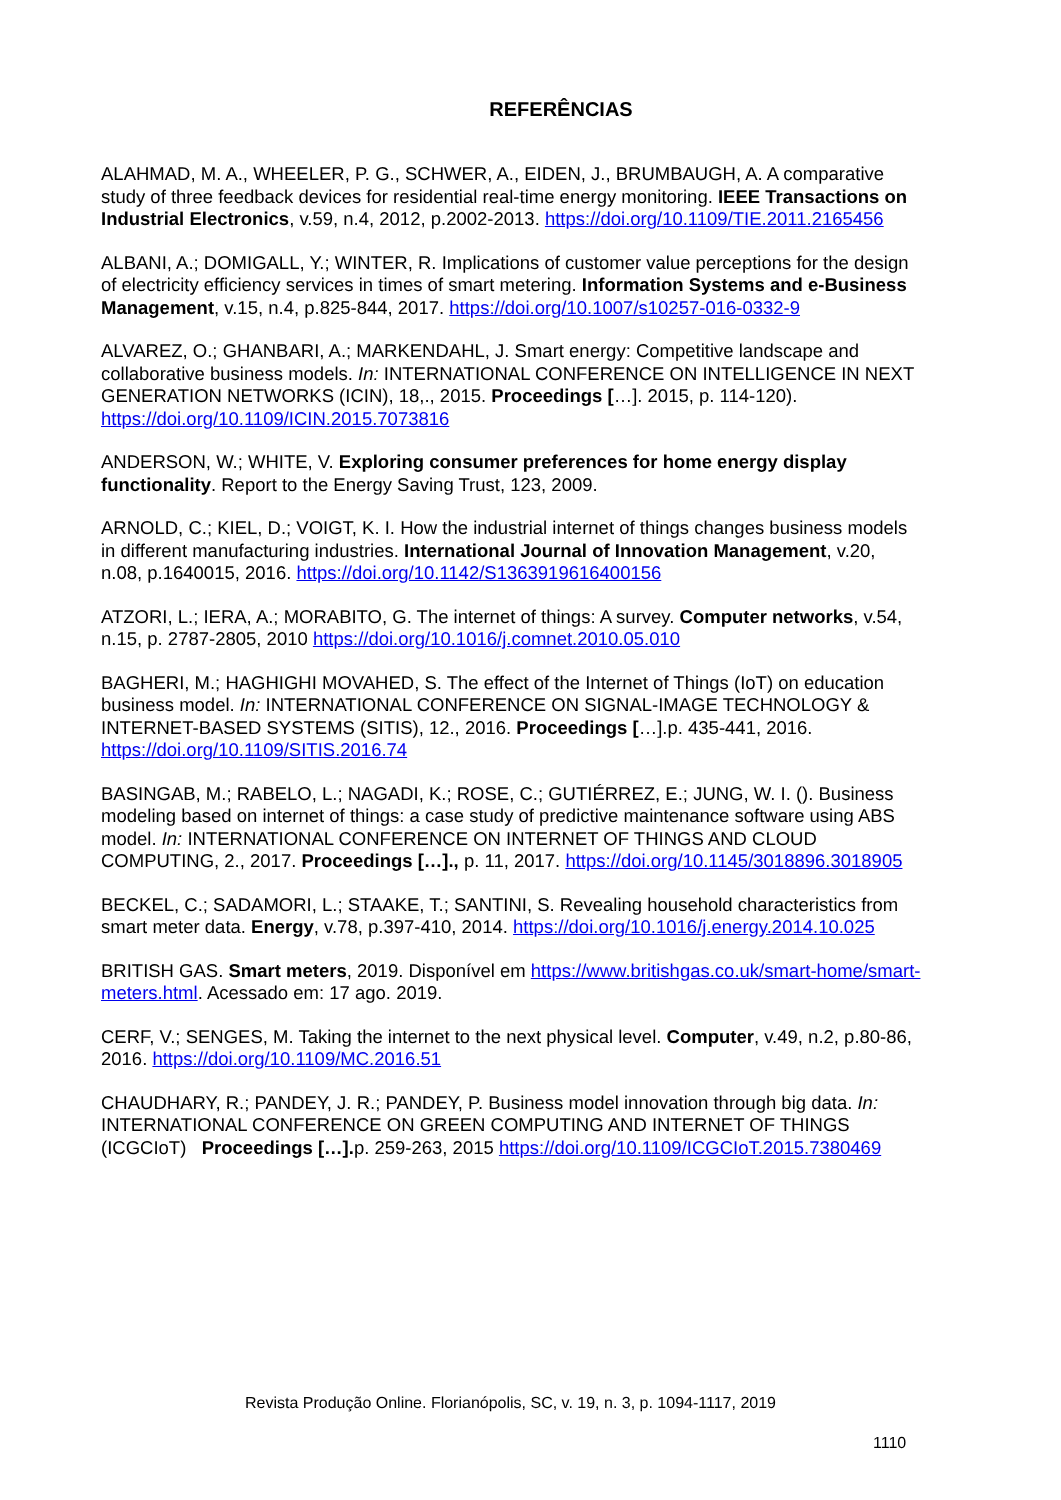REFERÊNCIAS
ALAHMAD, M. A., WHEELER, P. G., SCHWER, A., EIDEN, J., BRUMBAUGH, A. A comparative study of three feedback devices for residential real-time energy monitoring. IEEE Transactions on Industrial Electronics, v.59, n.4, 2012, p.2002-2013. https://doi.org/10.1109/TIE.2011.2165456
ALBANI, A.; DOMIGALL, Y.; WINTER, R. Implications of customer value perceptions for the design of electricity efficiency services in times of smart metering. Information Systems and e-Business Management, v.15, n.4, p.825-844, 2017. https://doi.org/10.1007/s10257-016-0332-9
ALVAREZ, O.; GHANBARI, A.; MARKENDAHL, J. Smart energy: Competitive landscape and collaborative business models. In: INTERNATIONAL CONFERENCE ON INTELLIGENCE IN NEXT GENERATION NETWORKS (ICIN), 18,., 2015. Proceedings […]. 2015, p. 114-120). https://doi.org/10.1109/ICIN.2015.7073816
ANDERSON, W.; WHITE, V. Exploring consumer preferences for home energy display functionality. Report to the Energy Saving Trust, 123, 2009.
ARNOLD, C.; KIEL, D.; VOIGT, K. I. How the industrial internet of things changes business models in different manufacturing industries. International Journal of Innovation Management, v.20, n.08, p.1640015, 2016. https://doi.org/10.1142/S1363919616400156
ATZORI, L.; IERA, A.; MORABITO, G. The internet of things: A survey. Computer networks, v.54, n.15, p. 2787-2805, 2010 https://doi.org/10.1016/j.comnet.2010.05.010
BAGHERI, M.; HAGHIGHI MOVAHED, S. The effect of the Internet of Things (IoT) on education business model. In: INTERNATIONAL CONFERENCE ON SIGNAL-IMAGE TECHNOLOGY & INTERNET-BASED SYSTEMS (SITIS), 12., 2016. Proceedings […].p. 435-441, 2016. https://doi.org/10.1109/SITIS.2016.74
BASINGAB, M.; RABELO, L.; NAGADI, K.; ROSE, C.; GUTIÉRREZ, E.; JUNG, W. I. (). Business modeling based on internet of things: a case study of predictive maintenance software using ABS model. In: INTERNATIONAL CONFERENCE ON INTERNET OF THINGS AND CLOUD COMPUTING, 2., 2017. Proceedings […]., p. 11, 2017. https://doi.org/10.1145/3018896.3018905
BECKEL, C.; SADAMORI, L.; STAAKE, T.; SANTINI, S. Revealing household characteristics from smart meter data. Energy, v.78, p.397-410, 2014. https://doi.org/10.1016/j.energy.2014.10.025
BRITISH GAS. Smart meters, 2019. Disponível em https://www.britishgas.co.uk/smart-home/smart-meters.html. Acessado em: 17 ago. 2019.
CERF, V.; SENGES, M. Taking the internet to the next physical level. Computer, v.49, n.2, p.80-86, 2016. https://doi.org/10.1109/MC.2016.51
CHAUDHARY, R.; PANDEY, J. R.; PANDEY, P. Business model innovation through big data. In: INTERNATIONAL CONFERENCE ON GREEN COMPUTING AND INTERNET OF THINGS (ICGCIoT) Proceedings […]. p. 259-263, 2015 https://doi.org/10.1109/ICGCIoT.2015.7380469
Revista Produção Online. Florianópolis, SC, v. 19, n. 3, p. 1094-1117, 2019
1110